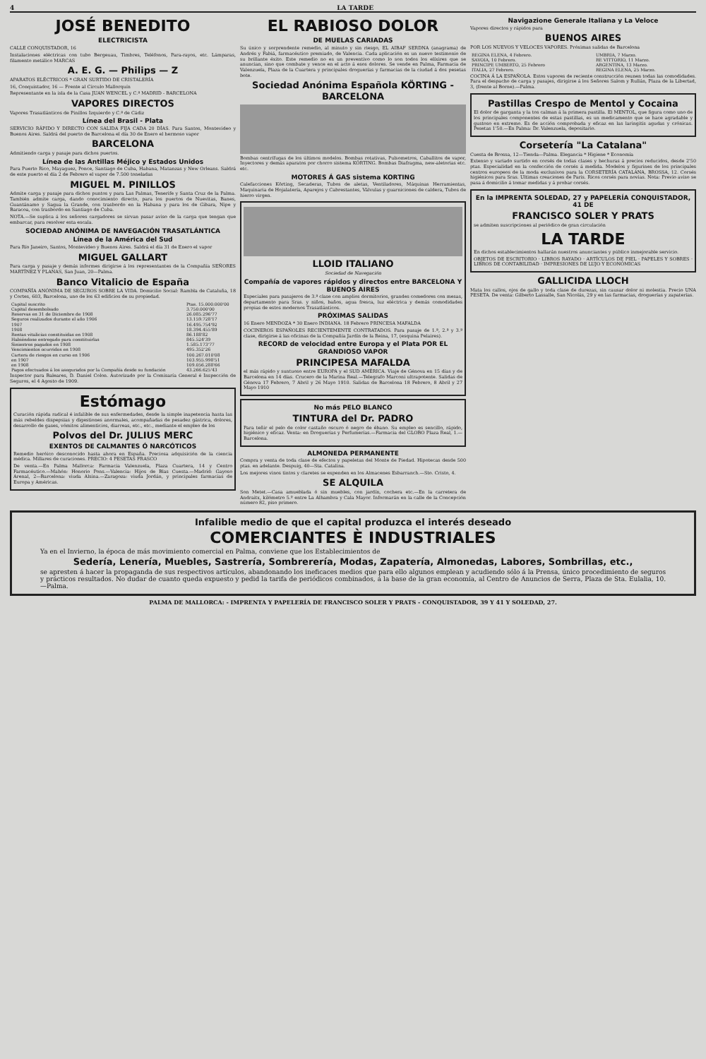4 LA TARDE
JOSÉ BENEDITO
ELECTRICISTA
CALLE CONQUISTADOR, 16
Instalaciones eléctricas con tubo Bergeuau, Timbres, Teléfonos, Para-rayos, etc. Lámparas, filamento metálico MARCAS
A. E. G. — Philips — Z
APARATOS ELÉCTRICOS * GRAN SURTIDO DE CRISTALERÍA
16, Conquistador, 16 — Frente al Círculo Mallorquín
Representante en la isla de la Casa JUAN WENCEL y C.ª MADRID - BARCELONA
VAPORES DIRECTOS
Vapores Trasatlánticos de Pinillos Izquierdo y C.ª de Cádiz
Línea del Brasil - Plata
SERVICIO RÁPIDO Y DIRECTO CON SALIDA FIJA CADA 20 DÍAS. Para Santos, Montevideo y Buenos Aires. Saldrá del puerto de Barcelona el día 30 de Enero el hermoso vapor
BARCELONA
Admitiendo carga y pasaje para dichos puertos.
Línea de las Antillas Méjico y Estados Unidos
Para Puerto Rico, Mayaguez, Ponce, Santiago de Cuba, Habana, Matanzas y New Orleans. Saldrá de este puerto el día 2 de Febrero el vapor de 7.500 toneladas
MIGUEL M. PINILLOS
Admite carga y pasaje para dichos puntos y para Las Palmas, Tenerife y Santa Cruz de la Palma. También admite carga, dando conocimiento directo, para los puertos de Nuevitas, Banes, Guantánamo y Sagua la Grande, con trasbordo en la Habana y para los de Gibara, Nipe y Baracoa, con trasbordo en Santiago de Cuba.
NOTA.—Se suplica á los señores cargadores se sirvan pasar aviso de la carga que tengan que embarcar, para resolver esta escala.
SOCIEDAD ANÓNIMA DE NAVEGACIÓN TRASATLÁNTICA
Línea de la América del Sud
Para Río Janeiro, Santos, Montevideo y Buenos Aires. Saldrá el día 31 de Enero el vapor
MIGUEL GALLART
Para carga y pasaje y demás informes dirigirse á los representantes de la Compañía SEÑORES MARTÍNEZ Y PLANAS, San Juan, 20—Palma.
Banco Vitalicio de España
COMPAÑÍA ANÓNIMA DE SEGUROS SOBRE LA VIDA. Domicilio Social: Rambla de Cataluña, 18 y Cortes, 603, Barcelona, uno de los 63 edificios de su propiedad.
| Capital suscrito | Ptas. 15.000.000'00 |
| Capital desembolsado | 3.750.000'00 |
| Reservas en 31 de Diciembre de 1908 | 26.085.296'77 |
| Seguros realizados durante el año 1906 | 13.159.728'17 |
| 1907 | 16.495.754'92 |
| 1908 | 18.394.455'89 |
| Rentas vitalicias constituidas en 1908 | 86.188'82 |
| Habiéndose entregado para constituirlas | 845.524'39 |
| Siniestros pagados en 1908 | 1.585.173'77 |
| Vencimientos ocurridos en 1908 | 495.352'26 |
| Cartera de riesgos en curso en 1906 | 100.267.010'08 |
| en 1907 | 103.955.998'51 |
| en 1908 | 109.056.288'66 |
| Pagos efectuados á los asegurados por la Compañía desde su fundación | 43.266.625'43 |
Inspector para Baleares, D. Daniel Colon. Autorizado por la Comisaría General é Inspección de Seguros, el 4 Agosto de 1909.
Estómago
Curación rápida radical é infalible de sus enfermedades, desde la simple inapetencia hasta las más rebeldes dispepsias y digestiones anormales, acompañadas de pesadez gástrica, dolores, desarrollo de gases, vómitos alimenticios, diarreas, etc., etc., mediante el empleo de los
Polvos del Dr. JULIUS MERC
EXENTOS DE CALMANTES Ó NARCÓTICOS
Remedio heróico desconocido hasta ahora en España. Preciosa adquisición de la ciencia médica. Millares de curaciones. PRECIO: 4 PESETAS FRASCO
De venta.—En Palma Mallorca: Farmacia Valenzuela, Plaza Cuartera, 14 y Centro Farmacéutico.—Mahón: Honorio Pons.—Valencia: Hijos de Blas Cuesta.—Madrid: Gayoso Arenal, 2—Barcelona: viuda Alsina.—Zaragoza: viuda Jordán, y principales farmacias de Europa y Américas.
EL RABIOSO DOLOR
DE MUELAS CARIADAS
Su único y sorprendente remedio, al minuto y sin riesgo, EL AIBAF SERDNA (anagrama) de Andrés y Fabiá, farmacéutico premiado, de Valencia. Cada aplicación es un nuevo testimonio de su brillante éxito. Este remedio no es un preventivo como lo son todos los elíxires que se anuncian, sino que combate y vence en el acto á esos dolores. Se vende en Palma, Farmacia de Valenzuela, Plaza de la Cuartera y principales droguerías y farmacias de la ciudad á dos pesetas bote.
Sociedad Anónima Española KÖRTING - BARCELONA
Bombas centrífugas de los últimos modelos. Bombas rotativas, Pulsometros, Caballitos de vapor, Inyectores y demás aparatos por chorro sistema KÖRTING. Bombas Diafragma, new-aletorias etc. etc.
MOTORES Á GAS sistema KORTING
Calefacciones Körting, Secaderas, Tubos de aletas, Ventiladores, Máquinas Herramientas, Maquinaria de Hojalatería, Aparejos y Cabrestantes, Válvulas y guarniciones de caldera, Tubos de hierro virgen.
LLOID ITALIANO
Sociedad de Navegación
Compañía de vapores rápidos y directos entre BARCELONA Y BUENOS AIRES
Especiales para pasajeros de 3.ª clase con amplios dormitorios, grandes comedores con mesas, departamento para Sras. y niños, baños, agua fresca, luz eléctrica y demás comodidades propias de estos modernos Trasatlánticos.
PRÓXIMAS SALIDAS
16 Enero MENDOZA * 30 Enero INDIANA. 18 Febrero PRINCESA MAFALDA
COCINEROS ESPAÑOLES RECIENTEMENTE CONTRATADOS. Para pasaje de 1.ª, 2.ª y 3.ª clase, dirigirse á las oficinas de la Compañía Jardín de la Reina, 17, (esquina Pelaires).
RECORD de velocidad entre Europa y el Plata POR EL GRANDIOSO VAPOR
PRINCIPESA MAFALDA
el más rápido y suntuoso entre EUROPA y el SUD AMÉRICA. Viaje de Génova en 15 días y de Barcelona en 14 días. Crucero de la Marina Real.—Telegrafo Marconi ultrapotente. Salidas de Génova 17 Febrero, 7 Abril y 26 Mayo 1910. Salidas de Barcelona 18 Febrero, 8 Abril y 27 Mayo 1910
No más PELO BLANCO
TINTURA del Dr. PADRO
Para teñir el pelo de color castaño oscuro ó negro de ébano. Su empleo es sencillo, rápido, higiénico y eficaz. Venta: en Droguerías y Perfumerías.—Farmacia del GLOBO Plaza Real, 1.—Barcelona.
ALMONEDA PERMANENTE
Compra y venta de toda clase de efectos y papeletas del Monte de Piedad. Hipotecas desde 500 ptas. en adelante. Despuig, 40—Sta. Catalina.
Los mejores vinos tintos y claretes se expenden en los Almacenes Esbarranch.—Sto. Cristo, 4.
SE ALQUILA
Son Metet.—Casa amueblada ó sin muebles, con jardín, cochera etc.—En la carretera de Andraitx, kilómetro 5.º entre La Alhambra y Cala Mayor. Informarán en la calle de la Concepción número 82, piso primero.
Navigazione Generale Italiana y La Veloce
Vapores directos y rápidos para
BUENOS AIRES
POR LOS NUEVOS Y VELOCES VAPORES. Próximas salidas de Barcelona
| REGINA ELENA, 4 Febrero. | UMBRIA, 7 Marzo. |
| SAVOIA, 10 Febrero. | RE VITTORIO, 11 Marzo. |
| PRINCIPE UMBERTO, 25 Febrero | ARGENTINA, 13 Marzo. |
| ITALIA, 27 Febrero. | REGINA ELENA, 25 Marzo. |
COCINA Á LA ESPAÑOLA. Estos vapores de reciente construcción reunen todas las comodidades. Para el despacho de carga y pasajes, dirigirse á los Señores Salom y Rullán, Plaza de la Libertad, 3, (frente al Borne).—Palma.
Pastillas Crespo de Mentol y Cocaina
El dolor de garganta y la tos calman á la primera pastilla. El MENTOL, que figura como uno de los principales componentes de estas pastillas, es un medicamento que se hace agradable y gustoso en extremo. Es de acción comprobada y eficaz en las laringitis agudas y crónicas. Pesetas 1'50.—En Palma: Dr. Valenzuela, depositario.
Corsetería "La Catalana"
Cuesta de Brossa, 12—Tienda—Palma. Elegancia * Higiene * Economía
Extenso y variado surtido en corsés de todas clases y hechuras á precios reducidos, desde 2'50 ptas. Especialidad en la confección de corsés á medida. Modelos y figurines de los principales centros europeos de la moda exclusivos para la CORSETERÍA CATALANA, BROSSA, 12. Corsés higiénicos para Sras. Ultimas creaciones de Paris. Ricos corsés para novias. Nota: Previo aviso se pasa á domicilio á tomar medidas y á probar corsés.
En la IMPRENTA SOLEDAD, 27 y PAPELERÍA CONQUISTADOR, 41 DE
FRANCISCO SOLER Y PRATS
se admiten suscripciones al periódico de gran circulación
LA TARDE
En dichos establecimientos hallarán nuestros anunciantes y público inmejorable servicio.
OBJETOS DE ESCRITORIO · LIBROS RAYADO · ARTÍCULOS DE PIEL · PAPELES Y SOBRES · LIBROS DE CONTABILIDAD · IMPRESIONES DE LUJO Y ECONÓMICAS
GALLICIDA LLOCH
Mata los callos, ojos de gallo y toda clase de durezas, sin causar dolor ni molestia. Precio UNA PESETA. De venta: Gilberto Lassalle, San Nicolás, 29 y en las farmacias, droguerías y zapaterías.
Infalible medio de que el capital produzca el interés deseado
COMERCIANTES È INDUSTRIALES
Ya en el Invierno, la época de más movimiento comercial en Palma, conviene que los Establecimientos de
Sedería, Lenería, Muebles, Sastrería, Sombrerería, Modas, Zapatería, Almonedas, Labores, Sombrillas, etc.,
se apresten á hacer la propaganda de sus respectivos artículos, abandonando los ineficaces medios que para ello algunos emplean y acudiendo sólo á la Prensa, único procedimiento de seguros y prácticos resultados. No dudar de cuanto queda expuesto y pedid la tarifa de periódicos combinados, á la base de la gran economía, al Centro de Anuncios de Serra, Plaza de Sta. Eulalia, 10.—Palma.
PALMA DE MALLORCA: - IMPRENTA Y PAPELERÍA DE FRANCISCO SOLER Y PRATS - CONQUISTADOR, 39 Y 41 Y SOLEDAD, 27.